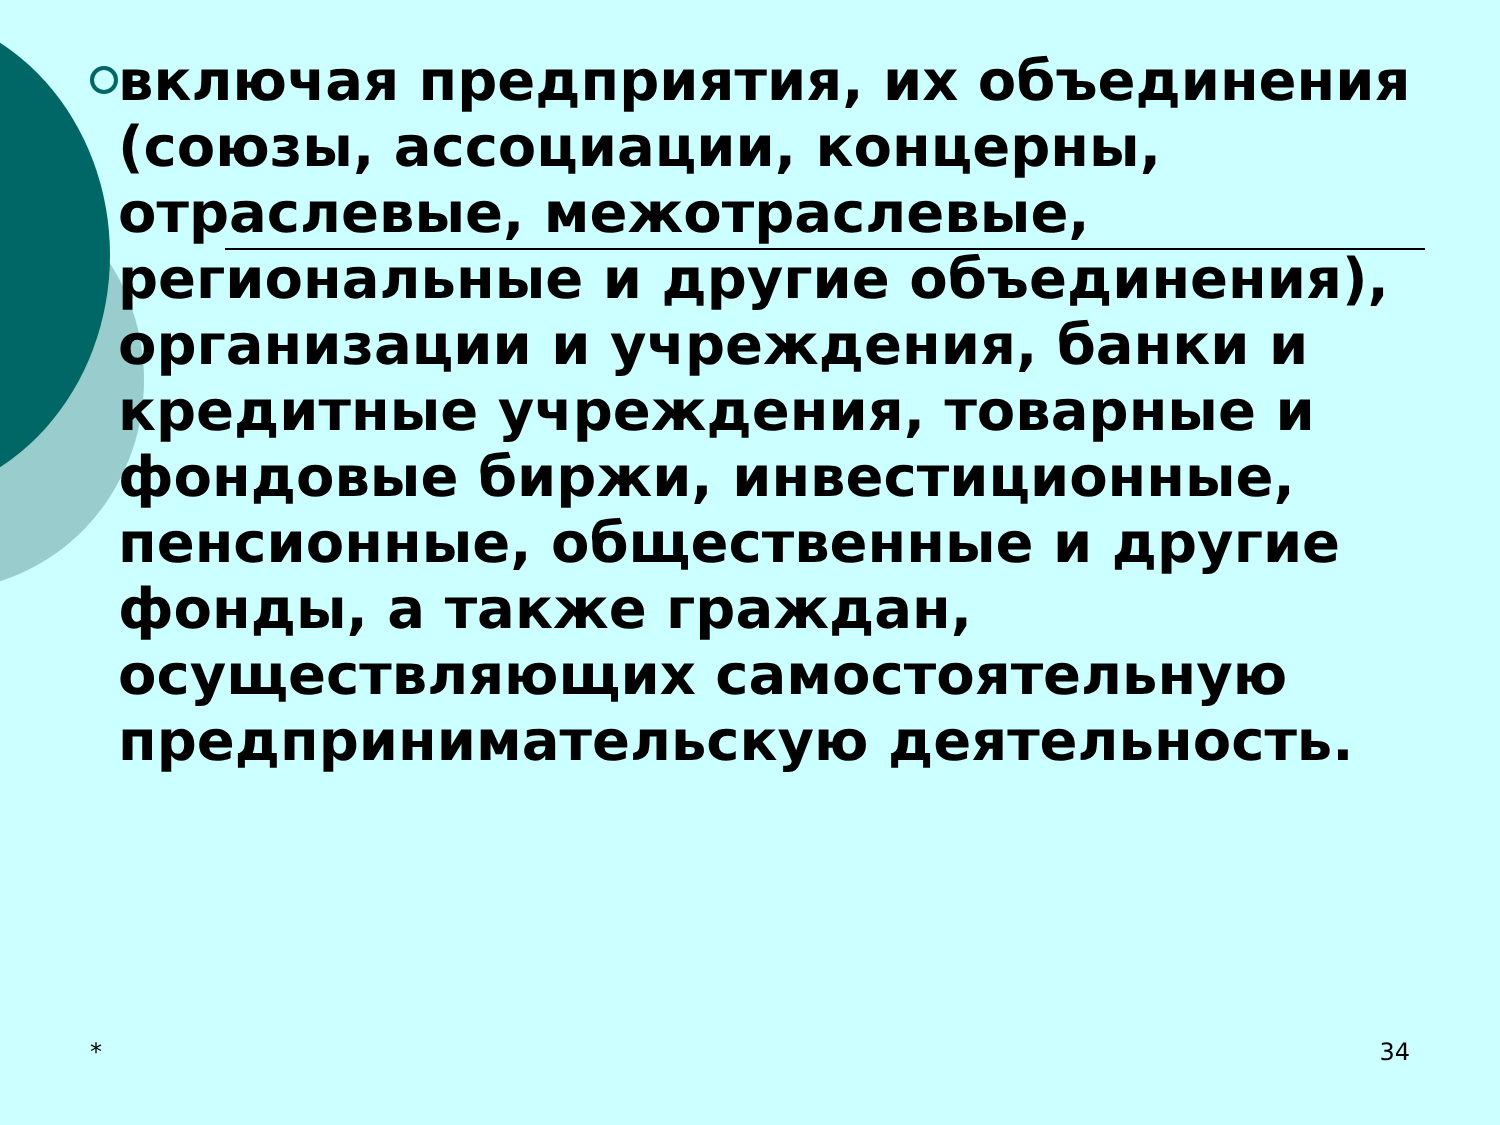включая предприятия, их объединения (союзы, ассоциации, концерны, отраслевые, межотраслевые, региональные и другие объединения), организации и учреждения, банки и кредитные учреждения, товарные и фондовые биржи, инвестиционные, пенсионные, общественные и другие фонды, а также граждан, осуществляющих самостоятельную предпринимательскую деятельность.
* 34